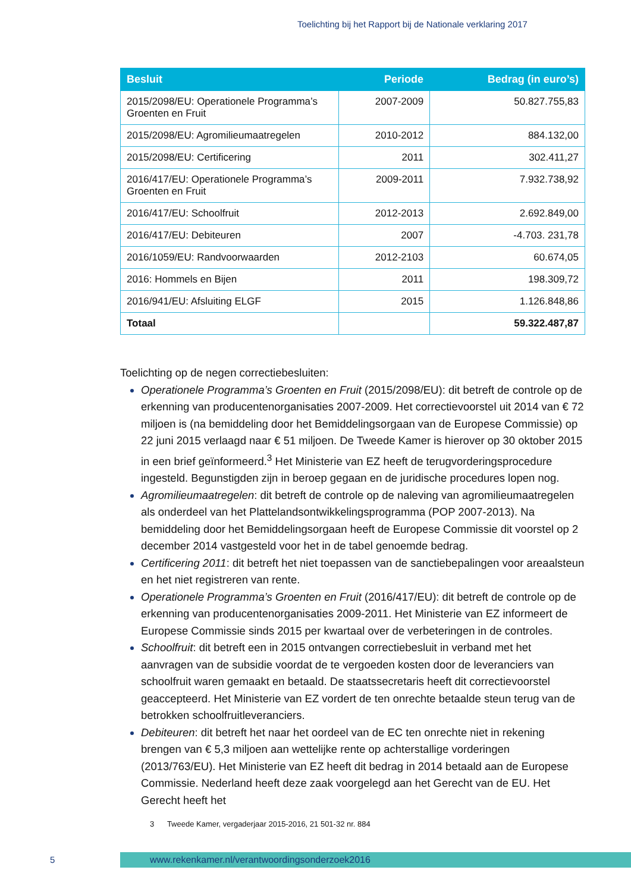Toelichting bij het Rapport bij de Nationale verklaring 2017
| Besluit | Periode | Bedrag (in euro’s) |
| --- | --- | --- |
| 2015/2098/EU: Operationele Programma’s Groenten en Fruit | 2007-2009 | 50.827.755,83 |
| 2015/2098/EU: Agromilieumaatregelen | 2010-2012 | 884.132,00 |
| 2015/2098/EU: Certificering | 2011 | 302.411,27 |
| 2016/417/EU: Operationele Programma’s Groenten en Fruit | 2009-2011 | 7.932.738,92 |
| 2016/417/EU: Schoolfruit | 2012-2013 | 2.692.849,00 |
| 2016/417/EU: Debiteuren | 2007 | -4.703. 231,78 |
| 2016/1059/EU: Randvoorwaarden | 2012-2103 | 60.674,05 |
| 2016: Hommels en Bijen | 2011 | 198.309,72 |
| 2016/941/EU: Afsluiting ELGF | 2015 | 1.126.848,86 |
| Totaal | | 59.322.487,87 |
Toelichting op de negen correctiebesluiten:
Operationele Programma’s Groenten en Fruit (2015/2098/EU): dit betreft de controle op de erkenning van producentenorganisaties 2007-2009. Het correctievoorstel uit 2014 van € 72 miljoen is (na bemiddeling door het Bemiddelingsorgaan van de Europese Commissie) op 22 juni 2015 verlaagd naar € 51 miljoen. De Tweede Kamer is hierover op 30 oktober 2015 in een brief geïnformeerd.<sup>3</sup> Het Ministerie van EZ heeft de terugvorderingsprocedure ingesteld. Begunstigden zijn in beroep gegaan en de juridische procedures lopen nog.
Agromilieumaatregelen: dit betreft de controle op de naleving van agromilieumaatregelen als onderdeel van het Plattelandsontwikkelingsprogramma (POP 2007-2013). Na bemiddeling door het Bemiddelingsorgaan heeft de Europese Commissie dit voorstel op 2 december 2014 vastgesteld voor het in de tabel genoemde bedrag.
Certificering 2011: dit betreft het niet toepassen van de sanctiebepalingen voor areaalsteun en het niet registreren van rente.
Operationele Programma’s Groenten en Fruit (2016/417/EU): dit betreft de controle op de erkenning van producentenorganisaties 2009-2011. Het Ministerie van EZ informeert de Europese Commissie sinds 2015 per kwartaal over de verbeteringen in de controles.
Schoolfruit: dit betreft een in 2015 ontvangen correctiebesluit in verband met het aanvragen van de subsidie voordat de te vergoeden kosten door de leveranciers van schoolfruit waren gemaakt en betaald. De staatssecretaris heeft dit correctievoorstel geaccepteerd. Het Ministerie van EZ vordert de ten onrechte betaalde steun terug van de betrokken schoolfruitleveranciers.
Debiteuren: dit betreft het naar het oordeel van de EC ten onrechte niet in rekening brengen van € 5,3 miljoen aan wettelijke rente op achterstallige vorderingen (2013/763/EU). Het Ministerie van EZ heeft dit bedrag in 2014 betaald aan de Europese Commissie. Nederland heeft deze zaak voorgelegd aan het Gerecht van de EU. Het Gerecht heeft het
3 Tweede Kamer, vergaderjaar 2015-2016, 21 501-32 nr. 884
5
www.rekenkamer.nl/verantwoordingsonderzoek2016